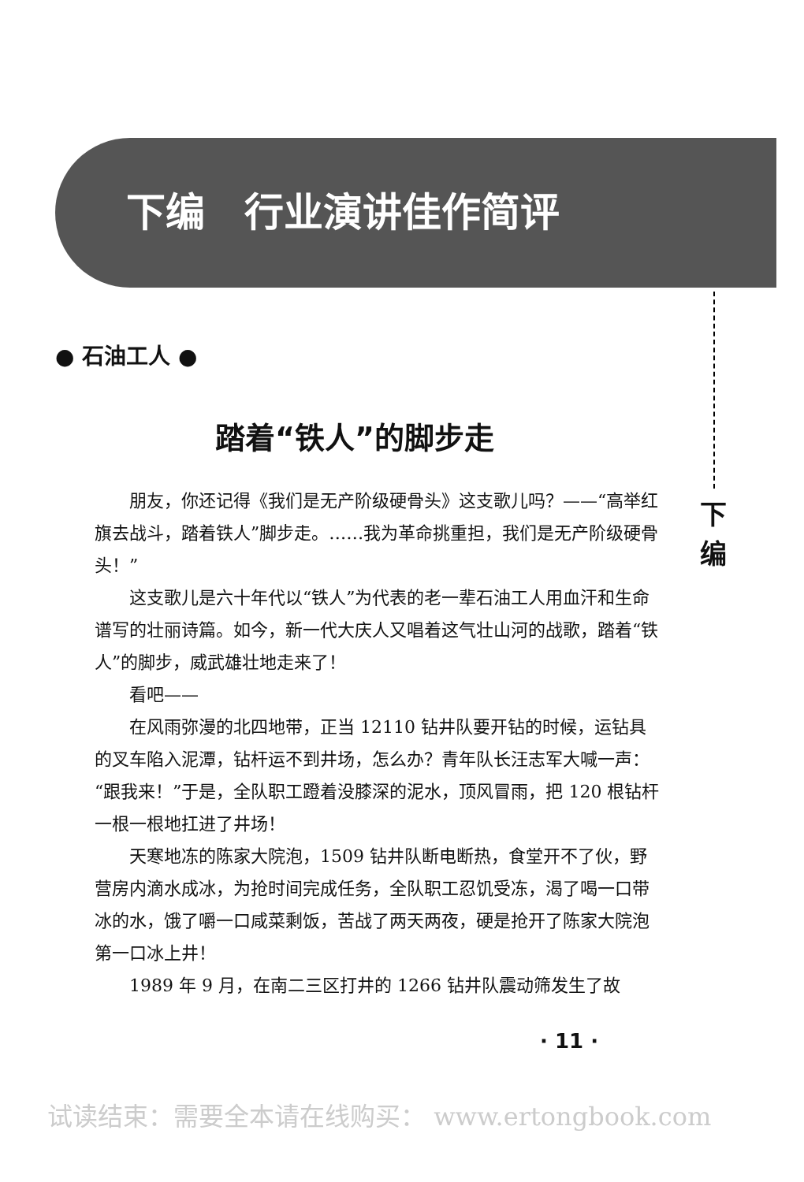下编　行业演讲佳作简评
下
编
● 石油工人 ●
踏着“铁人”的脚步走
朋友，你还记得《我们是无产阶级硬骨头》这支歌儿吗？——“高举红旗去战斗，踏着铁人”脚步走。……我为革命挑重担，我们是无产阶级硬骨头！”
这支歌儿是六十年代以“铁人”为代表的老一辈石油工人用血汗和生命谱写的壮丽诗篇。如今，新一代大庆人又唱着这气壮山河的战歌，踏着“铁人”的脚步，威武雄壮地走来了！
看吧——
在风雨弥漫的北四地带，正当 12110 钻井队要开钻的时候，运钻具的叉车陷入泥潭，钻杆运不到井场，怎么办？青年队长汪志军大喊一声：“跟我来！”于是，全队职工蹬着没膝深的泥水，顶风冒雨，把 120 根钻杆一根一根地扛进了井场！
天寒地冻的陈家大院泡，1509 钻井队断电断热，食堂开不了伙，野营房内滴水成冰，为抢时间完成任务，全队职工忍饥受冻，渴了喝一口带冰的水，饿了嚼一口咸菜剩饭，苦战了两天两夜，硬是抢开了陈家大院泡第一口冰上井！
1989 年 9 月，在南二三区打井的 1266 钻井队震动筛发生了故
· 11 ·
试读结束：需要全本请在线购买： www.ertongbook.com